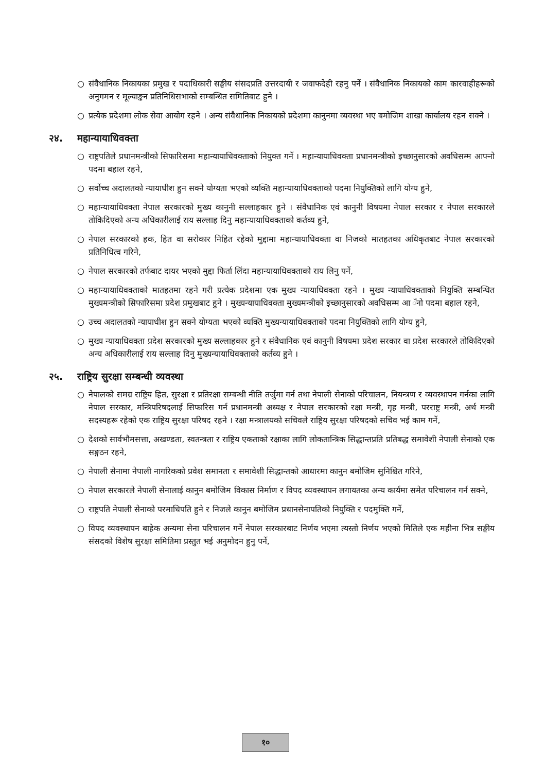○ संवैधानिक निकायका प्रमुख र पदाधिकारी सङ्घीय संसदप्रति उत्तरदायी र जवाफदेही रहनु पर्ने । संवैधानिक निकायको काम कारवाहीहरूको अनुगमन र मूल्याङ्कन प्रतिनिधिसभाको सम्बन्धित समितिबाट हुने ।
○ प्रत्येक प्रदेशमा लोक सेवा आयोग रहने । अन्य संवैधानिक निकायको प्रदेशमा कानुनमा व्यवस्था भए बमोजिम शाखा कार्यालय रहन सक्ने ।
२४. महान्यायाधिवक्ता
○ राष्ट्रपतिले प्रधानमन्त्रीको सिफारिसमा महान्यायाधिवक्ताको नियुक्त गर्ने । महान्यायाधिवक्ता प्रधानमन्त्रीको इच्छानुसारको अवधिसम्म आफ्नो पदमा बहाल रहने,
○ सर्वोच्च अदालतको न्यायाधीश हुन सक्ने योग्यता भएको व्यक्ति महान्यायाधिवक्ताको पदमा नियुक्तिको लागि योग्य हुने,
○ महान्यायाधिवक्ता नेपाल सरकारको मुख्य कानुनी सल्लाहकार हुने । संवैधानिक एवं कानुनी विषयमा नेपाल सरकार र नेपाल सरकारले तोकिदिएको अन्य अधिकारीलाई राय सल्लाह दिनु महान्यायाधिवक्ताको कर्तव्य हुने,
○ नेपाल सरकारको हक, हित वा सरोकार निहित रहेको मुद्दामा महान्यायाधिवक्ता वा निजको मातहतका अधिकृतबाट नेपाल सरकारको प्रतिनिधित्व गरिने,
○ नेपाल सरकारको तर्फबाट दायर भएको मुद्दा फिर्ता लिंदा महान्यायाधिवक्ताको राय लिनु पर्ने,
○ महान्यायाधिवक्ताको मातहतमा रहने गरी प्रत्येक प्रदेशमा एक मुख्य न्यायाधिवक्ता रहने । मुख्य न्यायाधिवक्ताको नियुक्ति सम्बन्धित मुख्यमन्त्रीको सिफारिसमा प्रदेश प्रमुखबाट हुने । मुख्यन्यायाधिवक्ता मुख्यमन्त्रीको इच्छानुसारको अवधिसम्म आ ँनो पदमा बहाल रहने,
○ उच्च अदालतको न्यायाधीश हुन सक्ने योग्यता भएको व्यक्ति मुख्यन्यायाधिवक्ताको पदमा नियुक्तिको लागि योग्य हुने,
○ मुख्य न्यायाधिवक्ता प्रदेश सरकारको मुख्य सल्लाहकार हुने र संवैधानिक एवं कानुनी विषयमा प्रदेश सरकार वा प्रदेश सरकारले तोकिदिएको अन्य अधिकारीलाई राय सल्लाह दिनु मुख्यन्यायाधिवक्ताको कर्तव्य हुने ।
२५. राष्ट्रिय सुरक्षा सम्बन्धी व्यवस्था
○ नेपालको समग्र राष्ट्रिय हित, सुरक्षा र प्रतिरक्षा सम्बन्धी नीति तर्जुमा गर्न तथा नेपाली सेनाको परिचालन, नियन्त्रण र व्यवस्थापन गर्नका लागि नेपाल सरकार, मन्त्रिपरिषदलाई सिफारिस गर्न प्रधानमन्त्री अध्यक्ष र नेपाल सरकारको रक्षा मन्त्री, गृह मन्त्री, परराष्ट्र मन्त्री, अर्थ मन्त्री सदस्यहरू रहेको एक राष्ट्रिय सुरक्षा परिषद रहने । रक्षा मन्त्रालयको सचिवले राष्ट्रिय सुरक्षा परिषदको सचिव भई काम गर्ने,
○ देशको सार्वभौमसत्ता, अखण्डता, स्वतन्त्रता र राष्ट्रिय एकताको रक्षाका लागि लोकतान्त्रिक सिद्धान्तप्रति प्रतिबद्ध समावेशी नेपाली सेनाको एक सङ्गठन रहने,
○ नेपाली सेनामा नेपाली नागरिकको प्रवेश समानता र समावेशी सिद्धान्तको आधारमा कानुन बमोजिम सुनिश्चित गरिने,
○ नेपाल सरकारले नेपाली सेनालाई कानुन बमोजिम विकास निर्माण र विपद व्यवस्थापन लगायतका अन्य कार्यमा समेत परिचालन गर्न सक्ने,
○ राष्ट्रपति नेपाली सेनाको परमाधिपति हुने र निजले कानुन बमोजिम प्रधानसेनापतिको नियुक्ति र पदमुक्ति गर्ने,
○ विपद व्यवस्थापन बाहेक अन्यमा सेना परिचालन गर्ने नेपाल सरकारबाट निर्णय भएमा त्यस्तो निर्णय भएको मितिले एक महीना भित्र सङ्घीय संसदको विशेष सुरक्षा समितिमा प्रस्तुत भई अनुमोदन हुनु पर्ने,
१०